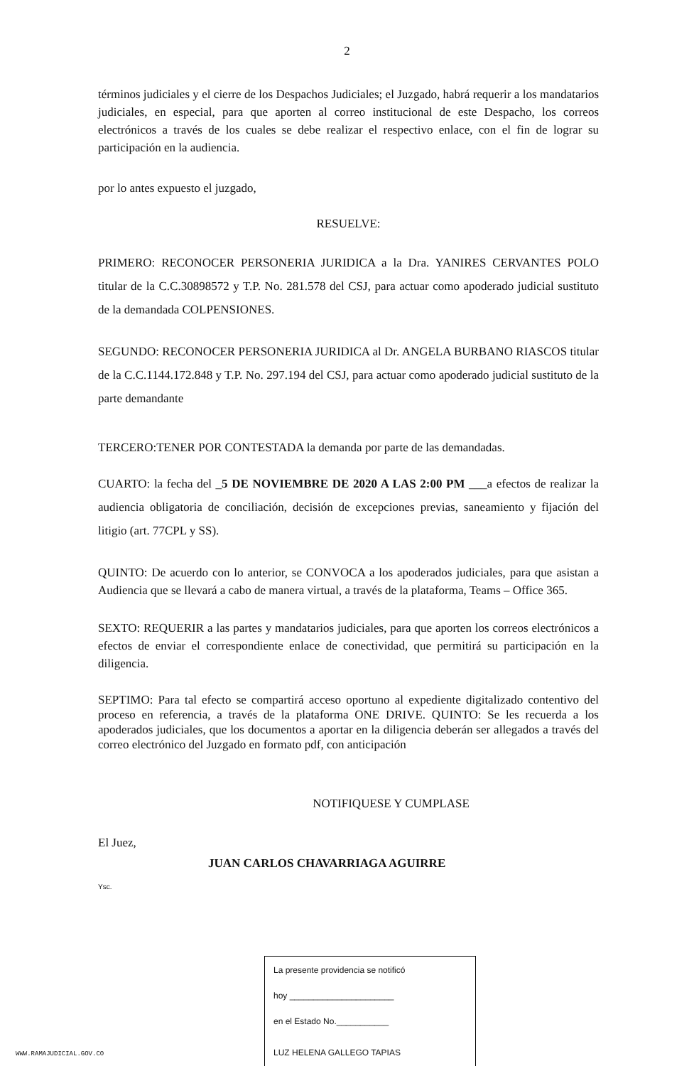2
términos judiciales y el cierre de los Despachos Judiciales; el Juzgado, habrá requerir a los mandatarios judiciales, en especial, para que aporten al correo institucional de este Despacho, los correos electrónicos a través de los cuales se debe realizar el respectivo enlace, con el fin de lograr su participación en la audiencia.
por lo antes expuesto el juzgado,
RESUELVE:
PRIMERO: RECONOCER PERSONERIA JURIDICA a la Dra. YANIRES CERVANTES POLO titular de la C.C.30898572 y T.P. No. 281.578 del CSJ, para actuar como apoderado judicial sustituto de la demandada COLPENSIONES.
SEGUNDO: RECONOCER PERSONERIA JURIDICA al Dr. ANGELA BURBANO RIASCOS titular de la C.C.1144.172.848 y T.P. No. 297.194 del CSJ, para actuar como apoderado judicial sustituto de la parte demandante
TERCERO:TENER POR CONTESTADA la demanda por parte de las demandadas.
CUARTO: la fecha del _5 DE NOVIEMBRE DE 2020 A LAS 2:00 PM ___a efectos de realizar la audiencia obligatoria de conciliación, decisión de excepciones previas, saneamiento y fijación del litigio (art. 77CPL y SS).
QUINTO: De acuerdo con lo anterior, se CONVOCA a los apoderados judiciales, para que asistan a Audiencia que se llevará a cabo de manera virtual, a través de la plataforma, Teams – Office 365.
SEXTO: REQUERIR a las partes y mandatarios judiciales, para que aporten los correos electrónicos a efectos de enviar el correspondiente enlace de conectividad, que permitirá su participación en la diligencia.
SEPTIMO: Para tal efecto se compartirá acceso oportuno al expediente digitalizado contentivo del proceso en referencia, a través de la plataforma ONE DRIVE. QUINTO: Se les recuerda a los apoderados judiciales, que los documentos a aportar en la diligencia deberán ser allegados a través del correo electrónico del Juzgado en formato pdf, con anticipación
NOTIFIQUESE Y CUMPLASE
El Juez,
JUAN CARLOS CHAVARRIAGA AGUIRRE
Ysc.
La presente providencia se notificó
hoy ______________________
en el Estado No.___________
LUZ HELENA GALLEGO TAPIAS
WWW.RAMAJUDICIAL.GOV.CO